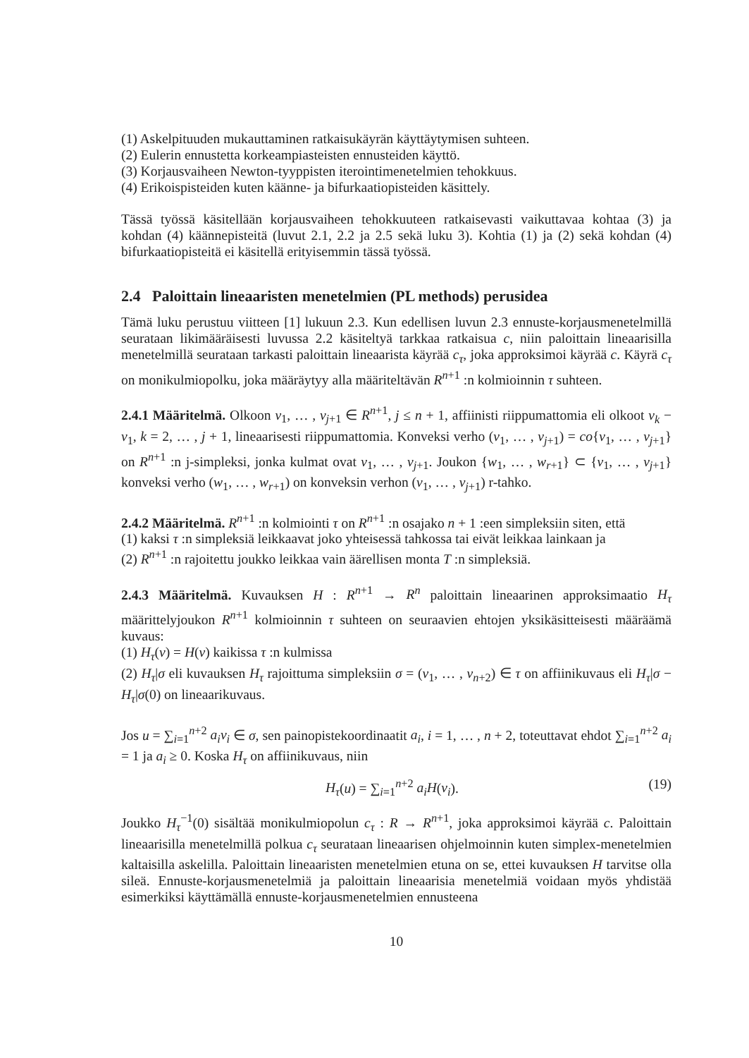(1) Askelpituuden mukauttaminen ratkaisukäyrän käyttäytymisen suhteen.
(2) Eulerin ennustetta korkeampiasteisten ennusteiden käyttö.
(3) Korjausvaiheen Newton-tyyppisten iterointimenetelmien tehokkuus.
(4) Erikoispisteiden kuten käänne- ja bifurkaatiopisteiden käsittely.
Tässä työssä käsitellään korjausvaiheen tehokkuuteen ratkaisevasti vaikuttavaa kohtaa (3) ja kohdan (4) käännepisteitä (luvut 2.1, 2.2 ja 2.5 sekä luku 3). Kohtia (1) ja (2) sekä kohdan (4) bifurkaatiopisteitä ei käsitellä erityisemmin tässä työssä.
2.4 Paloittain lineaaristen menetelmien (PL methods) perusidea
Tämä luku perustuu viitteen [1] lukuun 2.3. Kun edellisen luvun 2.3 ennuste-korjausmenetelmillä seurataan likimääräisesti luvussa 2.2 käsiteltyä tarkkaa ratkaisua c, niin paloittain lineaarisilla menetelmillä seurataan tarkasti paloittain lineaarista käyrää c<sub>τ</sub>, joka approksimoi käyrää c. Käyrä c<sub>τ</sub> on monikulmiopolku, joka määräytyy alla määriteltävän R<sup>n+1</sup> :n kolmioinnin τ suhteen.
2.4.1 Määritelmä. Olkoon v<sub>1</sub>, … , v<sub>j+1</sub> ∈ R<sup>n+1</sup>, j ≤ n + 1, affiinisti riippumattomia eli olkoot v<sub>k</sub> − v<sub>1</sub>, k = 2, … , j + 1, lineaarisesti riippumattomia. Konveksi verho (v<sub>1</sub>, … , v<sub>j+1</sub>) = co{v<sub>1</sub>, … , v<sub>j+1</sub>} on R<sup>n+1</sup> :n j-simpleksi, jonka kulmat ovat v<sub>1</sub>, … , v<sub>j+1</sub>. Joukon {w<sub>1</sub>, … , w<sub>r+1</sub>} ⊂ {v<sub>1</sub>, … , v<sub>j+1</sub>} konveksi verho (w<sub>1</sub>, … , w<sub>r+1</sub>) on konveksin verhon (v<sub>1</sub>, … , v<sub>j+1</sub>) r-tahko.
2.4.2 Määritelmä. R<sup>n+1</sup> :n kolmiointi τ on R<sup>n+1</sup> :n osajako n + 1 :een simpleksiin siten, että
(1) kaksi τ :n simpleksiä leikkaavat joko yhteisessä tahkossa tai eivät leikkaa lainkaan ja
(2) R<sup>n+1</sup> :n rajoitettu joukko leikkaa vain äärellisen monta T :n simpleksiä.
2.4.3 Määritelmä. Kuvauksen H : R<sup>n+1</sup> → R<sup>n</sup> paloittain lineaarinen approksimaatio H<sub>τ</sub> määrittelyjoukon R<sup>n+1</sup> kolmioinnin τ suhteen on seuraavien ehtojen yksikäsitteisesti määräämä kuvaus:
(1) H<sub>τ</sub>(v) = H(v) kaikissa τ :n kulmissa
(2) H<sub>τ</sub>|σ eli kuvauksen H<sub>τ</sub> rajoittuma simpleksiin σ = (v<sub>1</sub>, … , v<sub>n+2</sub>) ∈ τ on affiinikuvaus eli H<sub>τ</sub>|σ − H<sub>τ</sub>|σ(0) on lineaarikuvaus.
Jos u = ∑<sub>i=1</sub><sup>n+2</sup> a<sub>i</sub>v<sub>i</sub> ∈ σ, sen painopistekoordinaatit a<sub>i</sub>, i = 1, … , n + 2, toteuttavat ehdot ∑<sub>i=1</sub><sup>n+2</sup> a<sub>i</sub> = 1 ja a<sub>i</sub> ≥ 0. Koska H<sub>τ</sub> on affiinikuvaus, niin
H<sub>τ</sub>(u) = ∑<sub>i=1</sub><sup>n+2</sup> a<sub>i</sub>H(v<sub>i</sub>). (19)
Joukko H<sub>τ</sub><sup>−1</sup>(0) sisältää monikulmiopolun c<sub>τ</sub> : R → R<sup>n+1</sup>, joka approksimoi käyrää c. Paloittain lineaarisilla menetelmillä polkua c<sub>τ</sub> seurataan lineaarisen ohjelmoinnin kuten simplex-menetelmien kaltaisilla askelilla. Paloittain lineaaristen menetelmien etuna on se, ettei kuvauksen H tarvitse olla sileä. Ennuste-korjausmenetelmiä ja paloittain lineaarisia menetelmiä voidaan myös yhdistää esimerkiksi käyttämällä ennuste-korjausmenetelmien ennusteena
10